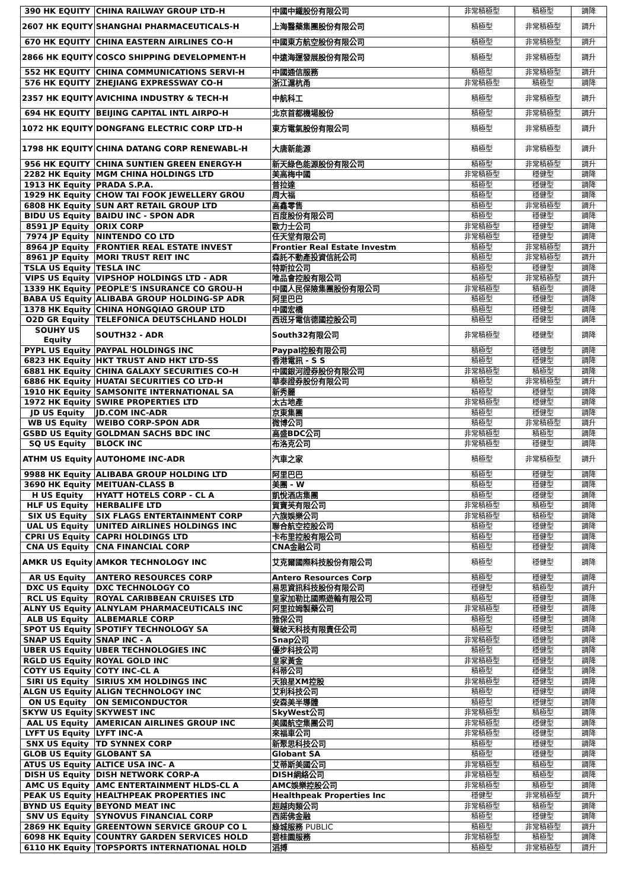| 390 HK EQUITY | CHINA RAILWAY GROUP LTD-H | 中國中鐵股份有限公司 | 非常積極型 | 積極型 | 調降 |
| 2607 HK EQUITY | SHANGHAI PHARMACEUTICALS-H | 上海醫藥集團股份有限公司 | 積極型 | 非常積極型 | 調升 |
| 670 HK EQUITY | CHINA EASTERN AIRLINES CO-H | 中國東方航空股份有限公司 | 積極型 | 非常積極型 | 調升 |
| 2866 HK EQUITY | COSCO SHIPPING DEVELOPMENT-H | 中遠海運發展股份有限公司 | 積極型 | 非常積極型 | 調升 |
| 552 HK EQUITY | CHINA COMMUNICATIONS SERVI-H | 中國通信服務 | 積極型 | 非常積極型 | 調升 |
| 576 HK EQUITY | ZHEJIANG EXPRESSWAY CO-H | 浙江滬杭甬 | 非常積極型 | 積極型 | 調降 |
| 2357 HK EQUITY | AVICHINA INDUSTRY & TECH-H | 中航科工 | 積極型 | 非常積極型 | 調升 |
| 694 HK EQUITY | BEIJING CAPITAL INTL AIRPO-H | 北京首都機場股份 | 積極型 | 非常積極型 | 調升 |
| 1072 HK EQUITY | DONGFANG ELECTRIC CORP LTD-H | 東方電氣股份有限公司 | 積極型 | 非常積極型 | 調升 |
| 1798 HK EQUITY | CHINA DATANG CORP RENEWABL-H | 大唐新能源 | 積極型 | 非常積極型 | 調升 |
| 956 HK EQUITY | CHINA SUNTIEN GREEN ENERGY-H | 新天綠色能源股份有限公司 | 積極型 | 非常積極型 | 調升 |
| 2282 HK Equity | MGM CHINA HOLDINGS LTD | 美高梅中國 | 非常積極型 | 穩健型 | 調降 |
| 1913 HK Equity | PRADA S.P.A. | 普拉達 | 積極型 | 穩健型 | 調降 |
| 1929 HK Equity | CHOW TAI FOOK JEWELLERY GROU | 周大福 | 積極型 | 穩健型 | 調降 |
| 6808 HK Equity | SUN ART RETAIL GROUP LTD | 高鑫零售 | 積極型 | 非常積極型 | 調升 |
| BIDU US Equity | BAIDU INC - SPON ADR | 百度股份有限公司 | 積極型 | 穩健型 | 調降 |
| 8591 JP Equity | ORIX CORP | 歐力士公司 | 非常積極型 | 穩健型 | 調降 |
| 7974 JP Equity | NINTENDO CO LTD | 任天堂有限公司 | 非常積極型 | 穩健型 | 調降 |
| 8964 JP Equity | FRONTIER REAL ESTATE INVEST | Frontier Real Estate Investm | 積極型 | 非常積極型 | 調升 |
| 8961 JP Equity | MORI TRUST REIT INC | 森託不動產投資信託公司 | 積極型 | 非常積極型 | 調升 |
| TSLA US Equity | TESLA INC | 特斯拉公司 | 積極型 | 穩健型 | 調降 |
| VIPS US Equity | VIPSHOP HOLDINGS LTD - ADR | 唯品會控股有限公司 | 積極型 | 非常積極型 | 調升 |
| 1339 HK Equity | PEOPLE'S INSURANCE CO GROU-H | 中國人民保險集團股份有限公司 | 非常積極型 | 積極型 | 調降 |
| BABA US Equity | ALIBABA GROUP HOLDING-SP ADR | 阿里巴巴 | 積極型 | 穩健型 | 調降 |
| 1378 HK Equity | CHINA HONGQIAO GROUP LTD | 中國宏橋 | 積極型 | 穩健型 | 調降 |
| O2D GR Equity | TELEFONICA DEUTSCHLAND HOLDI | 西班牙電信德國控股公司 | 積極型 | 穩健型 | 調降 |
| SOUHY US Equity | SOUTH32 - ADR | South32有限公司 | 非常積極型 | 穩健型 | 調降 |
| PYPL US Equity | PAYPAL HOLDINGS INC | Paypal控股有限公司 | 積極型 | 穩健型 | 調降 |
| 6823 HK Equity | HKT TRUST AND HKT LTD-SS | 香港電訊 - S S | 積極型 | 穩健型 | 調降 |
| 6881 HK Equity | CHINA GALAXY SECURITIES CO-H | 中國銀河證券股份有限公司 | 非常積極型 | 積極型 | 調降 |
| 6886 HK Equity | HUATAI SECURITIES CO LTD-H | 華泰證券股份有限公司 | 積極型 | 非常積極型 | 調升 |
| 1910 HK Equity | SAMSONITE INTERNATIONAL SA | 新秀麗 | 積極型 | 穩健型 | 調降 |
| 1972 HK Equity | SWIRE PROPERTIES LTD | 太古地產 | 非常積極型 | 穩健型 | 調降 |
| JD US Equity | JD.COM INC-ADR | 京東集團 | 積極型 | 穩健型 | 調降 |
| WB US Equity | WEIBO CORP-SPON ADR | 微博公司 | 積極型 | 非常積極型 | 調升 |
| GSBD US Equity | GOLDMAN SACHS BDC INC | 高盛BDC公司 | 非常積極型 | 積極型 | 調降 |
| SQ US Equity | BLOCK INC | 布洛克公司 | 非常積極型 | 穩健型 | 調降 |
| ATHM US Equity | AUTOHOME INC-ADR | 汽車之家 | 積極型 | 非常積極型 | 調升 |
| 9988 HK Equity | ALIBABA GROUP HOLDING LTD | 阿里巴巴 | 積極型 | 穩健型 | 調降 |
| 3690 HK Equity | MEITUAN-CLASS B | 美團 - W | 積極型 | 穩健型 | 調降 |
| H US Equity | HYATT HOTELS CORP - CL A | 凱悅酒店集團 | 積極型 | 穩健型 | 調降 |
| HLF US Equity | HERBALIFE LTD | 賀寶芙有限公司 | 非常積極型 | 積極型 | 調降 |
| SIX US Equity | SIX FLAGS ENTERTAINMENT CORP | 六旗娛樂公司 | 非常積極型 | 積極型 | 調降 |
| UAL US Equity | UNITED AIRLINES HOLDINGS INC | 聯合航空控股公司 | 積極型 | 穩健型 | 調降 |
| CPRI US Equity | CAPRI HOLDINGS LTD | 卡布里控股有限公司 | 積極型 | 穩健型 | 調降 |
| CNA US Equity | CNA FINANCIAL CORP | CNA金融公司 | 積極型 | 穩健型 | 調降 |
| AMKR US Equity | AMKOR TECHNOLOGY INC | 艾克爾國際科技股份有限公司 | 積極型 | 穩健型 | 調降 |
| AR US Equity | ANTERO RESOURCES CORP | Antero Resources Corp | 積極型 | 穩健型 | 調降 |
| DXC US Equity | DXC TECHNOLOGY CO | 易思資訊科技股份有限公司 | 穩健型 | 積極型 | 調升 |
| RCL US Equity | ROYAL CARIBBEAN CRUISES LTD | 皇家加勒比國際遊輪有限公司 | 積極型 | 穩健型 | 調降 |
| ALNY US Equity | ALNYLAM PHARMACEUTICALS INC | 阿里拉姆製藥公司 | 非常積極型 | 穩健型 | 調降 |
| ALB US Equity | ALBEMARLE CORP | 雅保公司 | 積極型 | 穩健型 | 調降 |
| SPOT US Equity | SPOTIFY TECHNOLOGY SA | 聲破天科技有限責任公司 | 積極型 | 穩健型 | 調降 |
| SNAP US Equity | SNAP INC - A | Snap公司 | 非常積極型 | 穩健型 | 調降 |
| UBER US Equity | UBER TECHNOLOGIES INC | 優步科技公司 | 積極型 | 穩健型 | 調降 |
| RGLD US Equity | ROYAL GOLD INC | 皇家黃金 | 非常積極型 | 穩健型 | 調降 |
| COTY US Equity | COTY INC-CL A | 科蒂公司 | 積極型 | 穩健型 | 調降 |
| SIRI US Equity | SIRIUS XM HOLDINGS INC | 天狼星XM控股 | 非常積極型 | 穩健型 | 調降 |
| ALGN US Equity | ALIGN TECHNOLOGY INC | 艾利科技公司 | 積極型 | 穩健型 | 調降 |
| ON US Equity | ON SEMICONDUCTOR | 安森美半導體 | 積極型 | 穩健型 | 調降 |
| SKYW US Equity | SKYWEST INC | SkyWest公司 | 非常積極型 | 積極型 | 調降 |
| AAL US Equity | AMERICAN AIRLINES GROUP INC | 美國航空集團公司 | 非常積極型 | 穩健型 | 調降 |
| LYFT US Equity | LYFT INC-A | 來福車公司 | 非常積極型 | 穩健型 | 調降 |
| SNX US Equity | TD SYNNEX CORP | 新聚思科技公司 | 積極型 | 穩健型 | 調降 |
| GLOB US Equity | GLOBANT SA | Globant SA | 積極型 | 穩健型 | 調降 |
| ATUS US Equity | ALTICE USA INC- A | 艾蒂斯美國公司 | 非常積極型 | 積極型 | 調降 |
| DISH US Equity | DISH NETWORK CORP-A | DISH網絡公司 | 非常積極型 | 積極型 | 調降 |
| AMC US Equity | AMC ENTERTAINMENT HLDS-CL A | AMC娛樂控股公司 | 非常積極型 | 積極型 | 調降 |
| PEAK US Equity | HEALTHPEAK PROPERTIES INC | Healthpeak Properties Inc | 穩健型 | 非常積極型 | 調升 |
| BYND US Equity | BEYOND MEAT INC | 超越肉類公司 | 非常積極型 | 積極型 | 調降 |
| SNV US Equity | SYNOVUS FINANCIAL CORP | 西諾佛金融 | 積極型 | 穩健型 | 調降 |
| 2869 HK Equity | GREENTOWN SERVICE GROUP CO L | 綠城服務 PUBLIC | 積極型 | 非常積極型 | 調升 |
| 6098 HK Equity | COUNTRY GARDEN SERVICES HOLD | 碧桂園服務 | 非常積極型 | 積極型 | 調降 |
| 6110 HK Equity | TOPSPORTS INTERNATIONAL HOLD | 滔搏 | 積極型 | 非常積極型 | 調升 |